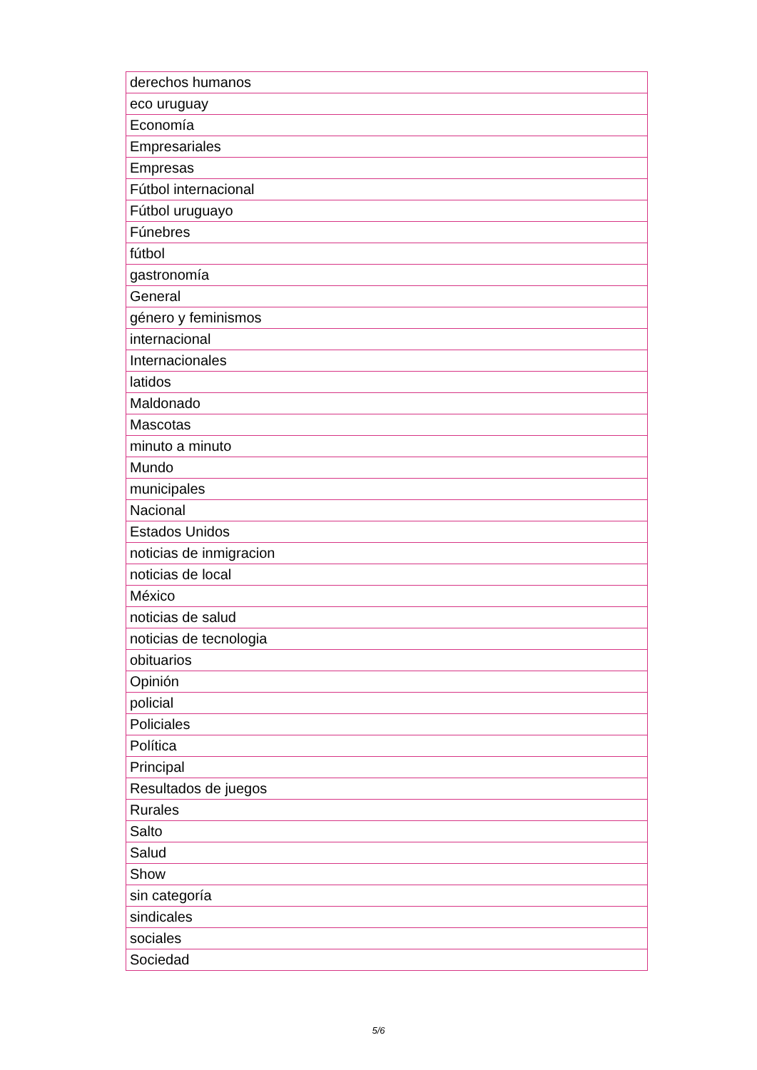| derechos humanos |
| eco uruguay |
| Economía |
| Empresariales |
| Empresas |
| Fútbol internacional |
| Fútbol uruguayo |
| Fúnebres |
| fútbol |
| gastronomía |
| General |
| género y feminismos |
| internacional |
| Internacionales |
| latidos |
| Maldonado |
| Mascotas |
| minuto a minuto |
| Mundo |
| municipales |
| Nacional |
| Estados Unidos |
| noticias de inmigracion |
| noticias de local |
| México |
| noticias de salud |
| noticias de tecnologia |
| obituarios |
| Opinión |
| policial |
| Policiales |
| Política |
| Principal |
| Resultados de juegos |
| Rurales |
| Salto |
| Salud |
| Show |
| sin categoría |
| sindicales |
| sociales |
| Sociedad |
5/6